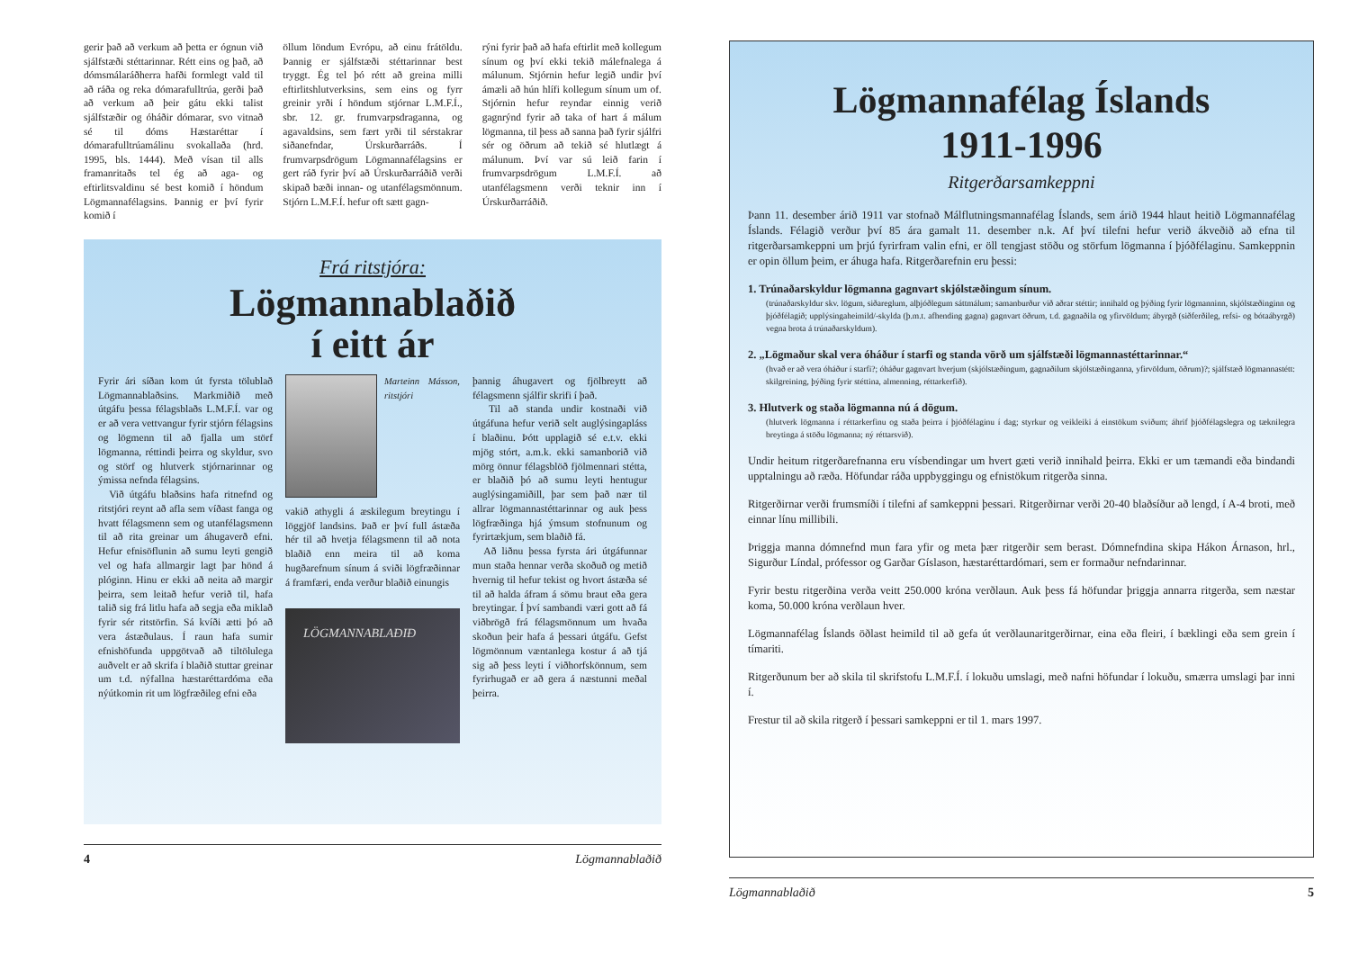gerir það að verkum að þetta er ógnun við sjálfstæði stéttarinnar. Rétt eins og það, að dómsmálaráðherra hafði formlegt vald til að ráða og reka dómarafulltrúa, gerði það að verkum að þeir gátu ekki talist sjálfstæðir og óháðir dómarar, svo vitnað sé til dóms Hæstaréttar í dómarafulltrúamálinu svokallaða (hrd. 1995, bls. 1444). Með vísan til alls framanritaðs tel ég að aga- og eftirlitsvaldinu sé best komið í höndum Lögmannafélagsins. Þannig er því fyrir komið í
öllum löndum Evrópu, að einu frátöldu. Þannig er sjálfstæði stéttarinnar best tryggt. Ég tel þó rétt að greina milli eftirlitshlutverksins, sem eins og fyrr greinir yrði í höndum stjórnar L.M.F.Í., sbr. 12. gr. frumvarpsdraganna, og agavaldsins, sem fært yrði til sérstakrar siðanefndar, Úrskurðarráðs. Í frumvarpsdrögum Lögmannafélagsins er gert ráð fyrir því að Úrskurðarráðið verði skipað bæði innan- og utanfélagsmönnum. Stjórn L.M.F.Í. hefur oft sætt gagn-
rýni fyrir það að hafa eftirlit með kollegum sínum og því ekki tekið málefnalega á málunum. Stjórnin hefur legið undir því ámæli að hún hlífi kollegum sínum um of. Stjórnin hefur reyndar einnig verið gagnrýnd fyrir að taka of hart á málum lögmanna, til þess að sanna það fyrir sjálfri sér og öðrum að tekið sé hlutlægt á málunum. Því var sú leið farin í frumvarpsdrögum L.M.F.Í. að utanfélagsmenn verði teknir inn í Úrskurðarráðið.
Frá ritstjóra:
Lögmannablaðið
í eitt ár
Fyrir ári síðan kom út fyrsta tölublað Lögmannablaðsins. Markmiðið með útgáfu þessa félagsblaðs L.M.F.Í. var og er að vera vettvangur fyrir stjórn félagsins og lögmenn til að fjalla um störf lögmanna, réttindi þeirra og skyldur, svo og störf og hlutverk stjórnarinnar og ýmissa nefnda félagsins.
Við útgáfu blaðsins hafa ritnefnd og ritstjóri reynt að afla sem víðast fanga og hvatt félagsmenn sem og utanfélagsmenn til að rita greinar um áhugaverð efni. Hefur efnisöflunin að sumu leyti gengið vel og hafa allmargir lagt þar hönd á plóginn. Hinu er ekki að neita að margir þeirra, sem leitað hefur verið til, hafa talið sig frá litlu hafa að segja eða miklað fyrir sér ritstörfin. Sá kvíði ætti þó að vera ástæðulaus. Í raun hafa sumir efnishöfunda uppgötvað að tiltölulega auðvelt er að skrifa í blaðið stuttar greinar um t.d. nýfallna hæstaréttardóma eða nýútkomin rit um lögfræðileg efni eða
Marteinn Másson, ritstjóri
vakið athygli á æskilegum breytingu í löggjöf landsins. Það er því full ástæða hér til að hvetja félagsmenn til að nota blaðið enn meira til að koma hugðarefnum sínum á sviði lögfræðinnar á framfæri, enda verður blaðið einungis
LÖGMANNABLAÐIÐ
þannig áhugavert og fjölbreytt að félagsmenn sjálfir skrifi í það.
Til að standa undir kostnaði við útgáfuna hefur verið selt auglýsingapláss í blaðinu. Þótt upplagið sé e.t.v. ekki mjög stórt, a.m.k. ekki samanborið við mörg önnur félagsblöð fjölmennari stétta, er blaðið þó að sumu leyti hentugur auglýsingamiðill, þar sem það nær til allrar lögmannastéttarinnar og auk þess lögfræðinga hjá ýmsum stofnunum og fyrirtækjum, sem blaðið fá.
Að liðnu þessa fyrsta ári útgáfunnar mun staða hennar verða skoðuð og metið hvernig til hefur tekist og hvort ástæða sé til að halda áfram á sömu braut eða gera breytingar. Í því sambandi væri gott að fá viðbrögð frá félagsmönnum um hvaða skoðun þeir hafa á þessari útgáfu. Gefst lögmönnum væntanlega kostur á að tjá sig að þess leyti í viðhorfskönnum, sem fyrirhugað er að gera á næstunni meðal þeirra.
4 Lögmannablaðið
Lögmannafélag Íslands
1911-1996
Ritgerðarsamkeppni
Þann 11. desember árið 1911 var stofnað Málflutningsmannafélag Íslands, sem árið 1944 hlaut heitið Lögmannafélag Íslands. Félagið verður því 85 ára gamalt 11. desember n.k. Af því tilefni hefur verið ákveðið að efna til ritgerðarsamkeppni um þrjú fyrirfram valin efni, er öll tengjast stöðu og störfum lögmanna í þjóðfélaginu. Samkeppnin er opin öllum þeim, er áhuga hafa. Ritgerðarefnin eru þessi:
1. Trúnaðarskyldur lögmanna gagnvart skjólstæðingum sínum.
(trúnaðarskyldur skv. lögum, siðareglum, alþjóðlegum sáttmálum; samanburður við aðrar stéttir; innihald og þýðing fyrir lögmanninn, skjólstæðinginn og þjóðfélagið; upplýsingaheimild/-skylda (þ.m.t. afhending gagna) gagnvart öðrum, t.d. gagnaðila og yfirvöldum; ábyrgð (siðferðileg, refsi- og bótaábyrgð) vegna brota á trúnaðarskyldum).
2. „Lögmaður skal vera óháður í starfi og standa vörð um sjálfstæði lögmannastéttarinnar.“(hvað er að vera óháður í starfi?; óháður gagnvart hverjum (skjólstæðingum, gagnaðilum skjólstæðinganna, yfirvöldum, öðrum)?; sjálfstæð lögmannastétt: skilgreining, þýðing fyrir stéttina, almenning, réttarkerfið).
3. Hlutverk og staða lögmanna nú á dögum.
(hlutverk lögmanna í réttarkerfinu og staða þeirra í þjóðfélaginu í dag; styrkur og veikleiki á einstökum sviðum; áhrif þjóðfélagslegra og tæknilegra breytinga á stöðu lögmanna; ný réttarsvið).
Undir heitum ritgerðarefnanna eru vísbendingar um hvert gæti verið innihald þeirra. Ekki er um tæmandi eða bindandi upptalningu að ræða. Höfundar ráða uppbyggingu og efnistökum ritgerða sinna.
Ritgerðirnar verði frumsmíði í tilefni af samkeppni þessari. Ritgerðirnar verði 20-40 blaðsíður að lengd, í A-4 broti, með einnar línu millibili.
Þriggja manna dómnefnd mun fara yfir og meta þær ritgerðir sem berast. Dómnefndina skipa Hákon Árnason, hrl., Sigurður Líndal, prófessor og Garðar Gíslason, hæstaréttardómari, sem er formaður nefndarinnar.
Fyrir bestu ritgerðina verða veitt 250.000 króna verðlaun. Auk þess fá höfundar þriggja annarra ritgerða, sem næstar koma, 50.000 króna verðlaun hver.
Lögmannafélag Íslands öðlast heimild til að gefa út verðlaunaritgerðirnar, eina eða fleiri, í bæklingi eða sem grein í tímariti.
Ritgerðunum ber að skila til skrifstofu L.M.F.Í. í lokuðu umslagi, með nafni höfundar í lokuðu, smærra umslagi þar inni í.
Frestur til að skila ritgerð í þessari samkeppni er til 1. mars 1997.
Lögmannablaðið 5